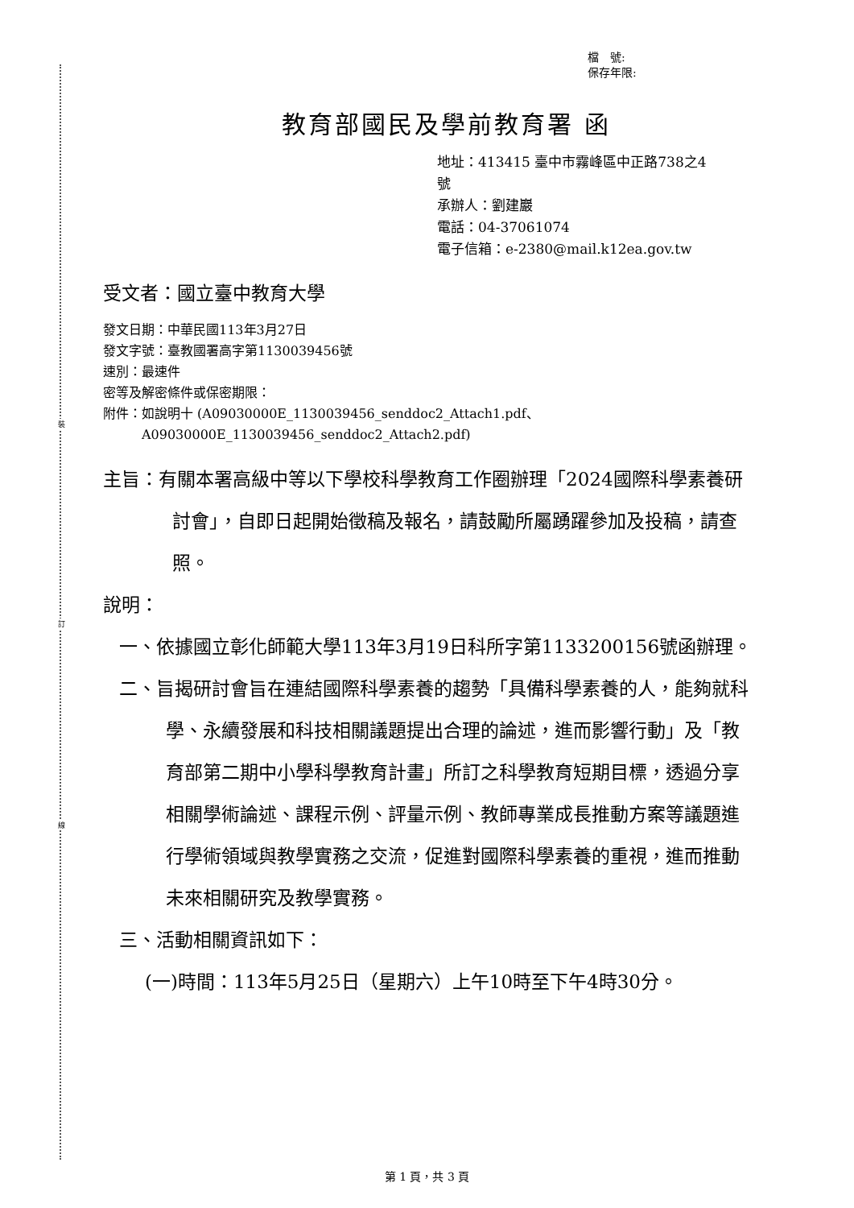裝
訂
線
檔　號:
保存年限:
教育部國民及學前教育署 函
地址：413415 臺中市霧峰區中正路738之4
號
承辦人：劉建巖
電話：04-37061074
電子信箱：e-2380@mail.k12ea.gov.tw
受文者：國立臺中教育大學
發文日期：中華民國113年3月27日
發文字號：臺教國署高字第1130039456號
速別：最速件
密等及解密條件或保密期限：
附件：如說明十 (A09030000E_1130039456_senddoc2_Attach1.pdf、
　　　A09030000E_1130039456_senddoc2_Attach2.pdf)
主旨：有關本署高級中等以下學校科學教育工作圈辦理「2024國際科學素養研討會」，自即日起開始徵稿及報名，請鼓勵所屬踴躍參加及投稿，請查照。
說明：
一、依據國立彰化師範大學113年3月19日科所字第1133200156號函辦理。
二、旨揭研討會旨在連結國際科學素養的趨勢「具備科學素養的人，能夠就科學、永續發展和科技相關議題提出合理的論述，進而影響行動」及「教育部第二期中小學科學教育計畫」所訂之科學教育短期目標，透過分享相關學術論述、課程示例、評量示例、教師專業成長推動方案等議題進行學術領域與教學實務之交流，促進對國際科學素養的重視，進而推動未來相關研究及教學實務。
三、活動相關資訊如下：
(一)時間：113年5月25日（星期六）上午10時至下午4時30分。
第 1 頁，共 3 頁